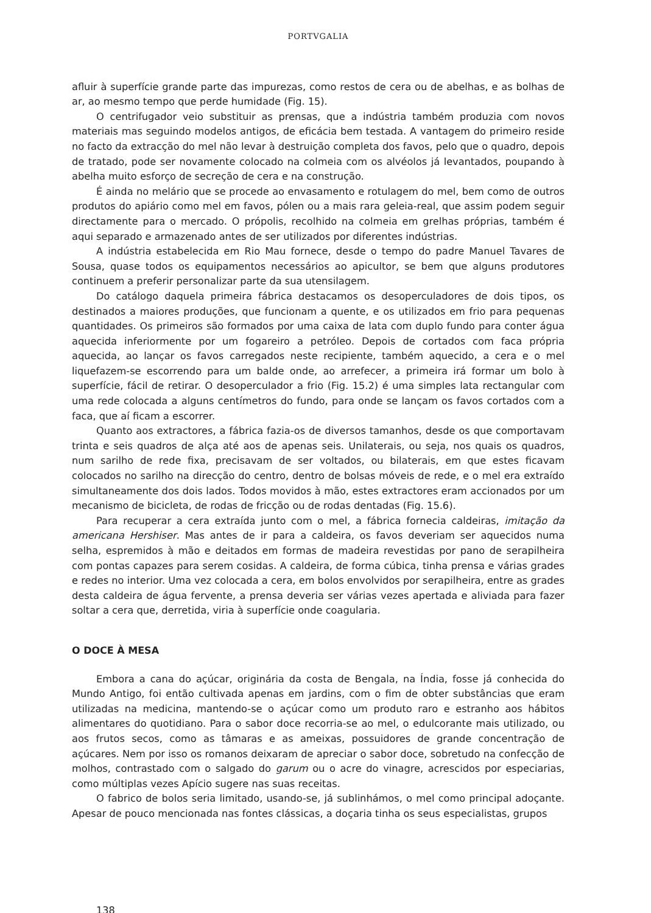PORTVGALIA
afluir à superfície grande parte das impurezas, como restos de cera ou de abelhas, e as bolhas de ar, ao mesmo tempo que perde humidade (Fig. 15).
O centrifugador veio substituir as prensas, que a indústria também produzia com novos materiais mas seguindo modelos antigos, de eficácia bem testada. A vantagem do primeiro reside no facto da extracção do mel não levar à destruição completa dos favos, pelo que o quadro, depois de tratado, pode ser novamente colocado na colmeia com os alvéolos já levantados, poupando à abelha muito esforço de secreção de cera e na construção.
É ainda no melário que se procede ao envasamento e rotulagem do mel, bem como de outros produtos do apiário como mel em favos, pólen ou a mais rara geleia-real, que assim podem seguir directamente para o mercado. O própolis, recolhido na colmeia em grelhas próprias, também é aqui separado e armazenado antes de ser utilizados por diferentes indústrias.
A indústria estabelecida em Rio Mau fornece, desde o tempo do padre Manuel Tavares de Sousa, quase todos os equipamentos necessários ao apicultor, se bem que alguns produtores continuem a preferir personalizar parte da sua utensilagem.
Do catálogo daquela primeira fábrica destacamos os desoperculadores de dois tipos, os destinados a maiores produções, que funcionam a quente, e os utilizados em frio para pequenas quantidades. Os primeiros são formados por uma caixa de lata com duplo fundo para conter água aquecida inferiormente por um fogareiro a petróleo. Depois de cortados com faca própria aquecida, ao lançar os favos carregados neste recipiente, também aquecido, a cera e o mel liquefazem-se escorrendo para um balde onde, ao arrefecer, a primeira irá formar um bolo à superfície, fácil de retirar. O desoperculador a frio (Fig. 15.2) é uma simples lata rectangular com uma rede colocada a alguns centímetros do fundo, para onde se lançam os favos cortados com a faca, que aí ficam a escorrer.
Quanto aos extractores, a fábrica fazia-os de diversos tamanhos, desde os que comportavam trinta e seis quadros de alça até aos de apenas seis. Unilaterais, ou seja, nos quais os quadros, num sarilho de rede fixa, precisavam de ser voltados, ou bilaterais, em que estes ficavam colocados no sarilho na direcção do centro, dentro de bolsas móveis de rede, e o mel era extraído simultaneamente dos dois lados. Todos movidos à mão, estes extractores eram accionados por um mecanismo de bicicleta, de rodas de fricção ou de rodas dentadas (Fig. 15.6).
Para recuperar a cera extraída junto com o mel, a fábrica fornecia caldeiras, imitação da americana Hershiser. Mas antes de ir para a caldeira, os favos deveriam ser aquecidos numa selha, espremidos à mão e deitados em formas de madeira revestidas por pano de serapilheira com pontas capazes para serem cosidas. A caldeira, de forma cúbica, tinha prensa e várias grades e redes no interior. Uma vez colocada a cera, em bolos envolvidos por serapilheira, entre as grades desta caldeira de água fervente, a prensa deveria ser várias vezes apertada e aliviada para fazer soltar a cera que, derretida, viria à superfície onde coagularia.
O DOCE À MESA
Embora a cana do açúcar, originária da costa de Bengala, na Índia, fosse já conhecida do Mundo Antigo, foi então cultivada apenas em jardins, com o fim de obter substâncias que eram utilizadas na medicina, mantendo-se o açúcar como um produto raro e estranho aos hábitos alimentares do quotidiano. Para o sabor doce recorria-se ao mel, o edulcorante mais utilizado, ou aos frutos secos, como as tâmaras e as ameixas, possuidores de grande concentração de açúcares. Nem por isso os romanos deixaram de apreciar o sabor doce, sobretudo na confecção de molhos, contrastado com o salgado do garum ou o acre do vinagre, acrescidos por especiarias, como múltiplas vezes Apício sugere nas suas receitas.
O fabrico de bolos seria limitado, usando-se, já sublinhámos, o mel como principal adoçante. Apesar de pouco mencionada nas fontes clássicas, a doçaria tinha os seus especialistas, grupos
138